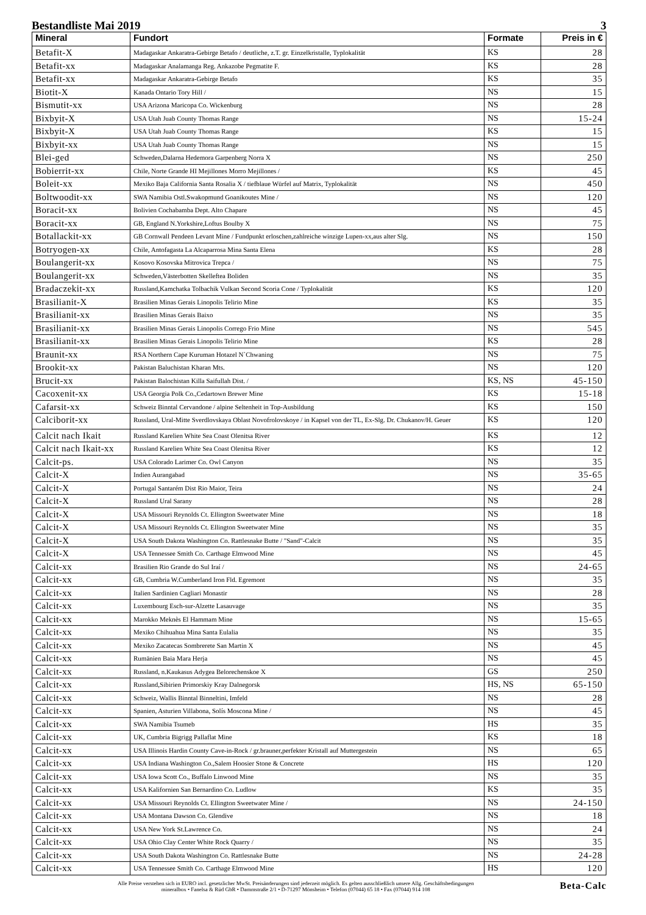Bestandliste Mai 2019 3
| Mineral | Fundort | Formate | Preis in € |
| --- | --- | --- | --- |
| Betafit-X | Madagaskar Ankaratra-Gebirge Betafo / deutliche, z.T. gr. Einzelkristalle, Typlokalität | KS | 28 |
| Betafit-xx | Madagaskar Analamanga Reg. Ankazobe Pegmatite F. | KS | 28 |
| Betafit-xx | Madagaskar Ankaratra-Gebirge Betafo | KS | 35 |
| Biotit-X | Kanada Ontario Tory Hill / | NS | 15 |
| Bismutit-xx | USA Arizona Maricopa Co. Wickenburg | NS | 28 |
| Bixbyit-X | USA Utah Juab County Thomas Range | NS | 15-24 |
| Bixbyit-X | USA Utah Juab County Thomas Range | KS | 15 |
| Bixbyit-xx | USA Utah Juab County Thomas Range | NS | 15 |
| Blei-ged | Schweden,Dalarna Hedemora Garpenberg Norra X | NS | 250 |
| Bobierrit-xx | Chile, Norte Grande HI Mejillones Morro Mejillones / | KS | 45 |
| Boleit-xx | Mexiko Baja California Santa Rosalia X / tiefblaue Würfel auf Matrix, Typlokalität | NS | 450 |
| Boltwoodit-xx | SWA Namibia Ostl.Swakopmund Goanikoutes Mine / | NS | 120 |
| Boracit-xx | Bolivien Cochabamba Dept. Alto Chapare | NS | 45 |
| Boracit-xx | GB, England N.Yorkshire,Loftus Boulby X | NS | 75 |
| Botallackit-xx | GB Cornwall Pendeen Levant Mine / Fundpunkt erloschen,zahlreiche winzige Lupen-xx,aus alter Slg. | NS | 150 |
| Botryogen-xx | Chile, Antofagasta La Alcaparrosa Mina Santa Elena | KS | 28 |
| Boulangerit-xx | Kosovo Kosovska Mitrovica Trepca / | NS | 75 |
| Boulangerit-xx | Schweden,Västerbotten Skelleftea Boliden | NS | 35 |
| Bradaczekit-xx | Russland,Kamchatka Tolbachik Vulkan Second Scoria Cone / Typlokalität | KS | 120 |
| Brasilianit-X | Brasilien Minas Gerais Linopolis Telirio Mine | KS | 35 |
| Brasilianit-xx | Brasilien Minas Gerais Baixo | NS | 35 |
| Brasilianit-xx | Brasilien Minas Gerais Linopolis Corrego Frio Mine | NS | 545 |
| Brasilianit-xx | Brasilien Minas Gerais Linopolis Telirio Mine | KS | 28 |
| Braunit-xx | RSA Northern Cape Kuruman Hotazel N`Chwaning | NS | 75 |
| Brookit-xx | Pakistan Baluchistan Kharan Mts. | NS | 120 |
| Brucit-xx | Pakistan Balochistan Killa Saifullah Dist. / | KS, NS | 45-150 |
| Cacoxenit-xx | USA Georgia Polk Co.,Cedartown Brewer Mine | KS | 15-18 |
| Cafarsit-xx | Schweiz Binntal Cervandone / alpine Seltenheit in Top-Ausbildung | KS | 150 |
| Calciborit-xx | Russland, Ural-Mitte Sverdlovskaya Oblast Novofrolovskoye / in Kapsel von der TL, Ex-Slg. Dr. Chukanov/H. Geuer | KS | 120 |
| Calcit nach Ikait | Russland Karelien White Sea Coast Olenitsa River | KS | 12 |
| Calcit nach Ikait-xx | Russland Karelien White Sea Coast Olenitsa River | KS | 12 |
| Calcit-ps. | USA Colorado Larimer Co. Owl Canyon | NS | 35 |
| Calcit-X | Indien Aurangabad | NS | 35-65 |
| Calcit-X | Portugal Santarém Dist Rio Maior, Teira | NS | 24 |
| Calcit-X | Russland Ural Sarany | NS | 28 |
| Calcit-X | USA Missouri Reynolds Ct. Ellington Sweetwater Mine | NS | 18 |
| Calcit-X | USA Missouri Reynolds Ct. Ellington Sweetwater Mine | NS | 35 |
| Calcit-X | USA South Dakota Washington Co. Rattlesnake Butte / "Sand"-Calcit | NS | 35 |
| Calcit-X | USA Tennessee Smith Co. Carthage Elmwood Mine | NS | 45 |
| Calcit-xx | Brasilien Rio Grande do Sul Iraí / | NS | 24-65 |
| Calcit-xx | GB, Cumbria W.Cumberland Iron Fld. Egremont | NS | 35 |
| Calcit-xx | Italien Sardinien Cagliari Monastir | NS | 28 |
| Calcit-xx | Luxembourg Esch-sur-Alzette Lasauvage | NS | 35 |
| Calcit-xx | Marokko Meknès El Hammam Mine | NS | 15-65 |
| Calcit-xx | Mexiko Chihuahua Mina Santa Eulalia | NS | 35 |
| Calcit-xx | Mexiko Zacatecas Sombrerete San Martin X | NS | 45 |
| Calcit-xx | Rumänien Baia Mara Herja | NS | 45 |
| Calcit-xx | Russland, n.Kaukasus Adygea Belorechenskoe X | GS | 250 |
| Calcit-xx | Russland,Sibirien Primorskiy Kray Dalnegorsk | HS, NS | 65-150 |
| Calcit-xx | Schweiz, Wallis Binntal Binneltini, Imfeld | NS | 28 |
| Calcit-xx | Spanien, Asturien Villabona, Solís Moscona Mine / | NS | 45 |
| Calcit-xx | SWA Namibia Tsumeb | HS | 35 |
| Calcit-xx | UK, Cumbria Bigrigg Pallaflat Mine | KS | 18 |
| Calcit-xx | USA Illinois Hardin County Cave-in-Rock / gr.brauner,perfekter Kristall auf Muttergestein | NS | 65 |
| Calcit-xx | USA Indiana Washington Co.,Salem Hoosier Stone & Concrete | HS | 120 |
| Calcit-xx | USA Iowa Scott Co., Buffalo Linwood Mine | NS | 35 |
| Calcit-xx | USA Kalifornien San Bernardino Co. Ludlow | KS | 35 |
| Calcit-xx | USA Missouri Reynolds Ct. Ellington Sweetwater Mine / | NS | 24-150 |
| Calcit-xx | USA Montana Dawson Co. Glendive | NS | 18 |
| Calcit-xx | USA New York St.Lawrence Co. | NS | 24 |
| Calcit-xx | USA Ohio Clay Center White Rock Quarry / | NS | 35 |
| Calcit-xx | USA South Dakota Washington Co. Rattlesnake Butte | NS | 24-28 |
| Calcit-xx | USA Tennessee Smith Co. Carthage Elmwood Mine | HS | 120 |
Alle Preise verstehen sich in EURO incl. gesetzlicher MwSt. Preisänderungen sind jederzeit möglich. Es gelten ausschließlich unsere Allg. Geschäftsbedingungen
mineralbox • Fanelsa & Rüd GbR • Dammstraße 2/1 • D-71297 Mönsheim • Telefon (07044) 65 18 • Fax (07044) 914 108
Beta-Calc